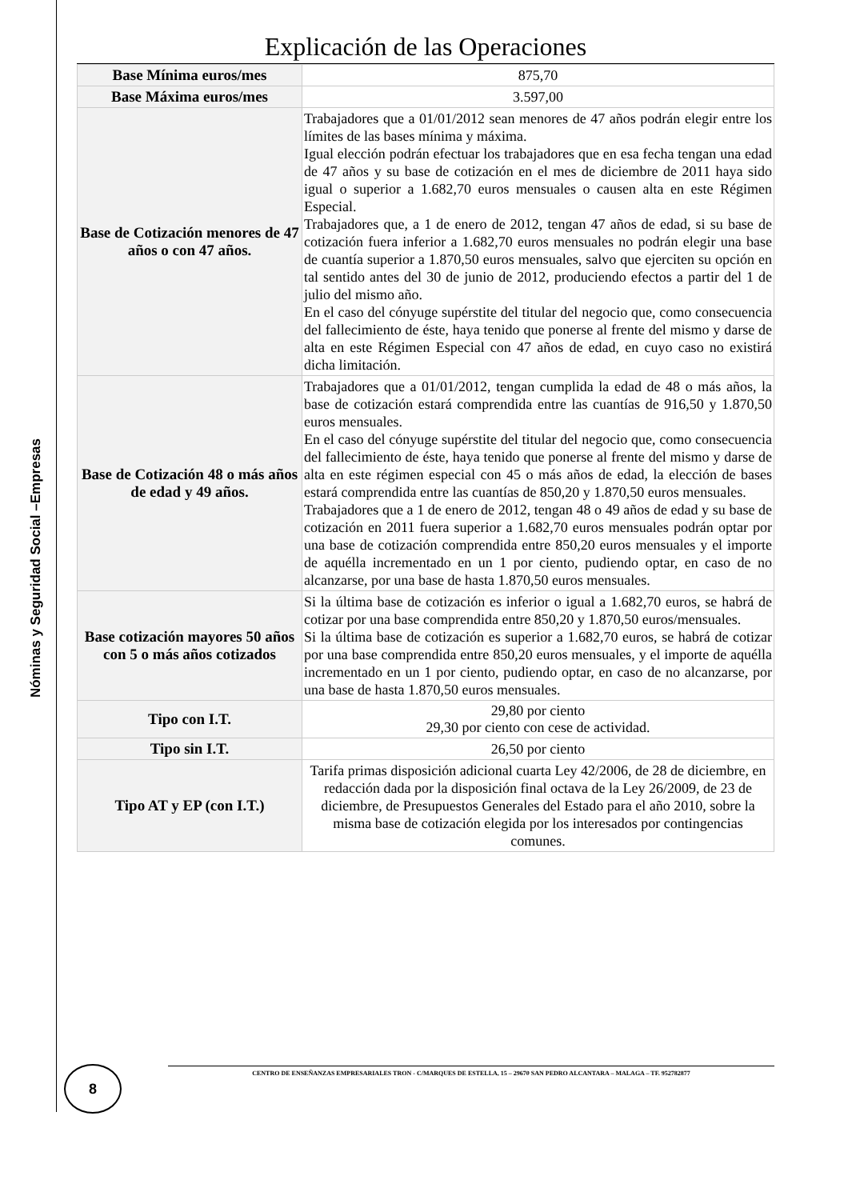Nóminas y Seguridad Social –Empresas
Explicación de las Operaciones
| Base Mínima euros/mes | 875,70 |
| Base Máxima euros/mes | 3.597,00 |
| Base de Cotización menores de 47 años o con 47 años. | Trabajadores que a 01/01/2012 sean menores de 47 años podrán elegir entre los límites de las bases mínima y máxima. Igual elección podrán efectuar los trabajadores que en esa fecha tengan una edad de 47 años y su base de cotización en el mes de diciembre de 2011 haya sido igual o superior a 1.682,70 euros mensuales o causen alta en este Régimen Especial. Trabajadores que, a 1 de enero de 2012, tengan 47 años de edad, si su base de cotización fuera inferior a 1.682,70 euros mensuales no podrán elegir una base de cuantía superior a 1.870,50 euros mensuales, salvo que ejerciten su opción en tal sentido antes del 30 de junio de 2012, produciendo efectos a partir del 1 de julio del mismo año. En el caso del cónyuge supérstite del titular del negocio que, como consecuencia del fallecimiento de éste, haya tenido que ponerse al frente del mismo y darse de alta en este Régimen Especial con 47 años de edad, en cuyo caso no existirá dicha limitación. |
| Base de Cotización 48 o más años de edad y 49 años. | Trabajadores que a 01/01/2012, tengan cumplida la edad de 48 o más años, la base de cotización estará comprendida entre las cuantías de 916,50 y 1.870,50 euros mensuales. En el caso del cónyuge supérstite del titular del negocio que, como consecuencia del fallecimiento de éste, haya tenido que ponerse al frente del mismo y darse de alta en este régimen especial con 45 o más años de edad, la elección de bases estará comprendida entre las cuantías de 850,20 y 1.870,50 euros mensuales. Trabajadores que a 1 de enero de 2012, tengan 48 o 49 años de edad y su base de cotización en 2011 fuera superior a 1.682,70 euros mensuales podrán optar por una base de cotización comprendida entre 850,20 euros mensuales y el importe de aquélla incrementado en un 1 por ciento, pudiendo optar, en caso de no alcanzarse, por una base de hasta 1.870,50 euros mensuales. |
| Base cotización mayores 50 años con 5 o más años cotizados | Si la última base de cotización es inferior o igual a 1.682,70 euros, se habrá de cotizar por una base comprendida entre 850,20 y 1.870,50 euros/mensuales. Si la última base de cotización es superior a 1.682,70 euros, se habrá de cotizar por una base comprendida entre 850,20 euros mensuales, y el importe de aquélla incrementado en un 1 por ciento, pudiendo optar, en caso de no alcanzarse, por una base de hasta 1.870,50 euros mensuales. |
| Tipo con I.T. | 29,80 por ciento 29,30 por ciento con cese de actividad. |
| Tipo sin I.T. | 26,50 por ciento |
| Tipo AT y EP (con I.T.) | Tarifa primas disposición adicional cuarta Ley 42/2006, de 28 de diciembre, en redacción dada por la disposición final octava de la Ley 26/2009, de 23 de diciembre, de Presupuestos Generales del Estado para el año 2010, sobre la misma base de cotización elegida por los interesados por contingencias comunes. |
CENTRO DE ENSEÑANZAS EMPRESARIALES TRON - C/MARQUES DE ESTELLA, 15 – 29670 SAN PEDRO ALCANTARA – MALAGA – TF. 952782877
8